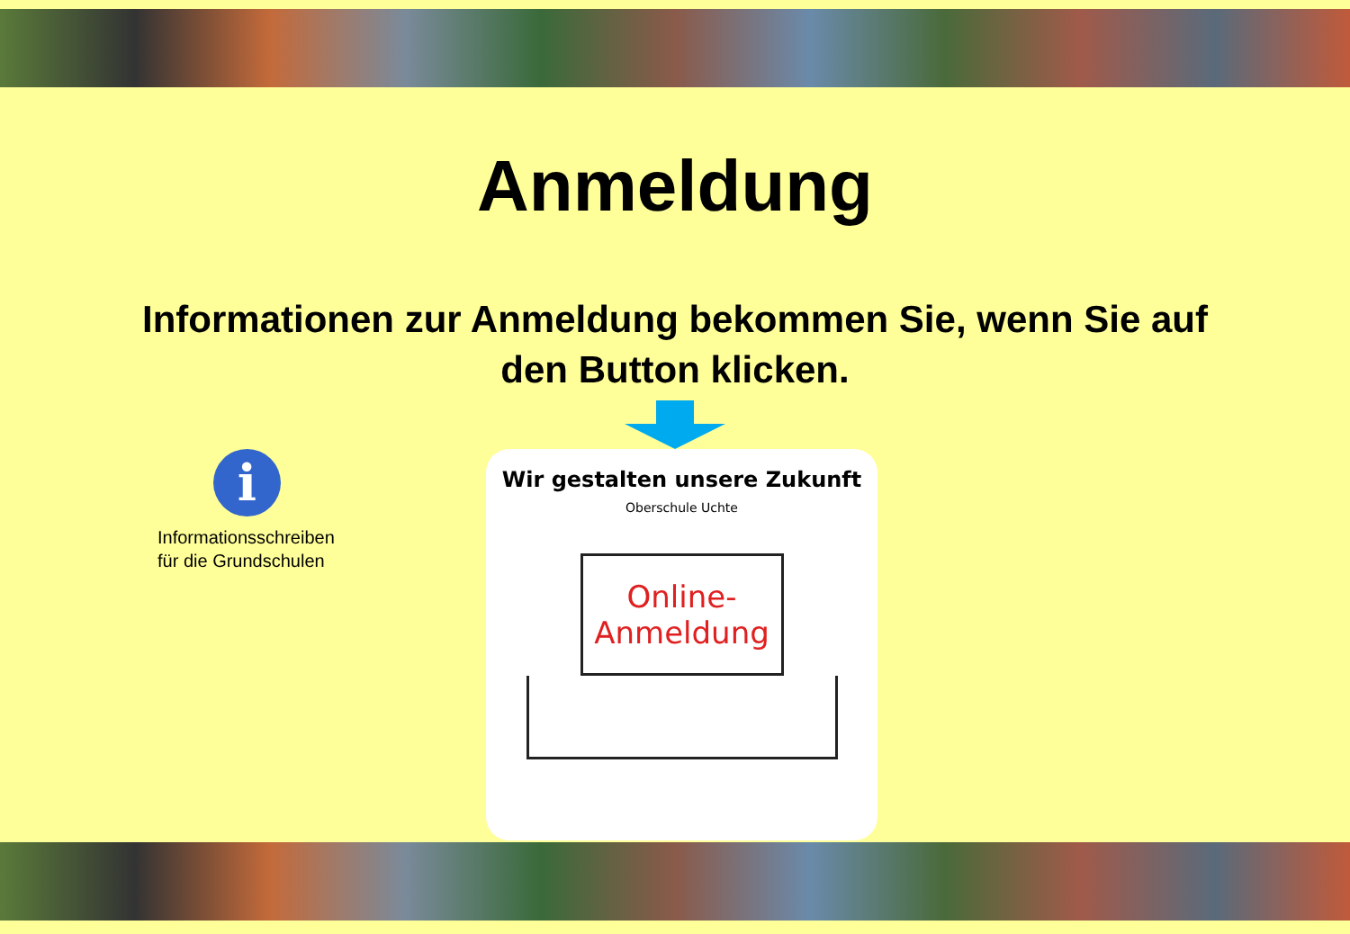Anmeldung
Informationen zur Anmeldung bekommen Sie, wenn Sie auf den Button klicken.
i
Informationsschreiben
für die Grundschulen
Wir gestalten unsere Zukunft
Oberschule Uchte
Online-
Anmeldung